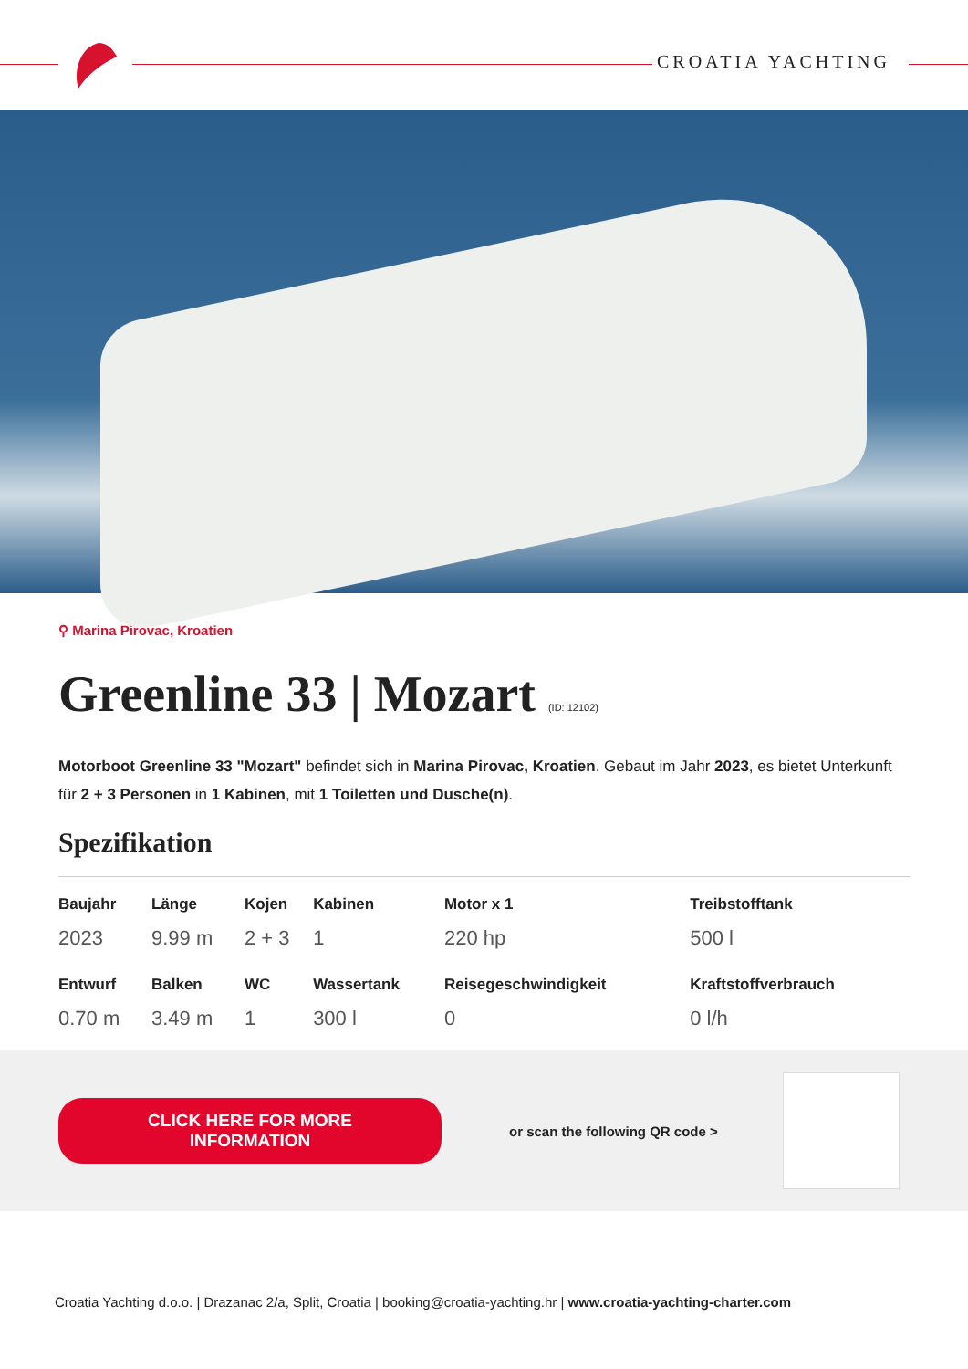CROATIA YACHTING
⚲ Marina Pirovac, Kroatien
Greenline 33 | Mozart (ID: 12102)
Motorboot Greenline 33 "Mozart" befindet sich in Marina Pirovac, Kroatien. Gebaut im Jahr 2023, es bietet Unterkunft für 2 + 3 Personen in 1 Kabinen, mit 1 Toiletten und Dusche(n).
Spezifikation
| Baujahr | Länge | Kojen | Kabinen | Motor x 1 | Treibstofftank |
| --- | --- | --- | --- | --- | --- |
| 2023 | 9.99 m | 2 + 3 | 1 | 220 hp | 500 l |
| Entwurf | Balken | WC | Wassertank | Reisegeschwindigkeit | Kraftstoffverbrauch |
| 0.70 m | 3.49 m | 1 | 300 l | 0 | 0 l/h |
CLICK HERE FOR MORE INFORMATION
or scan the following QR code >
Croatia Yachting d.o.o. | Drazanac 2/a, Split, Croatia | booking@croatia-yachting.hr | www.croatia-yachting-charter.com